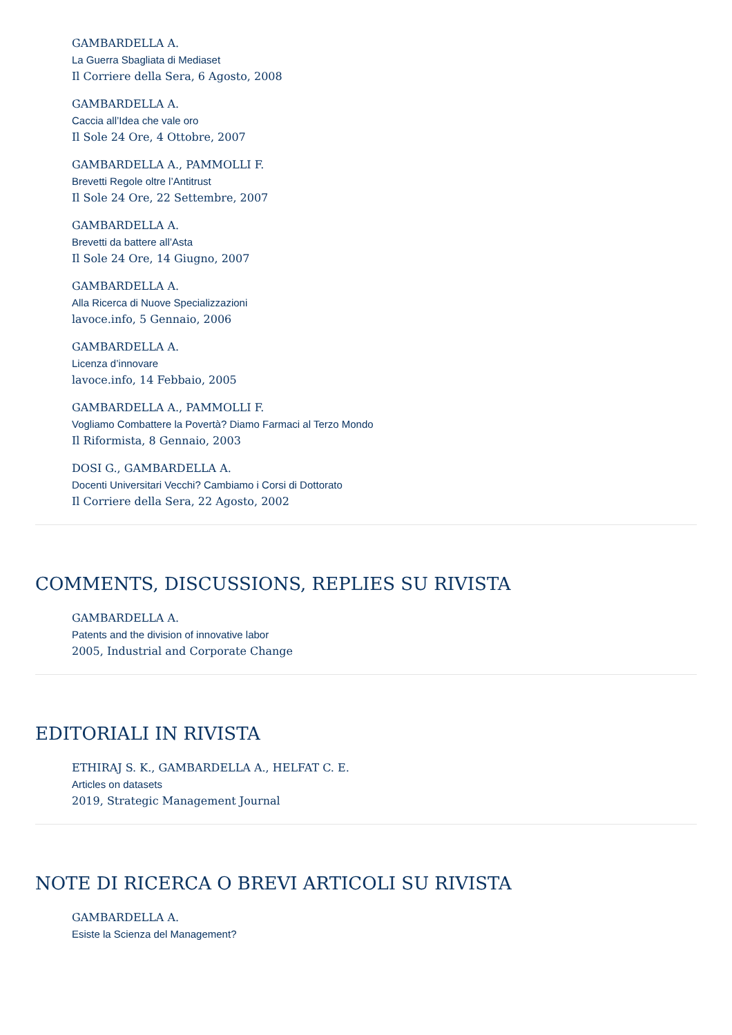GAMBARDELLA A.
La Guerra Sbagliata di Mediaset
Il Corriere della Sera, 6 Agosto, 2008
GAMBARDELLA A.
Caccia all’Idea che vale oro
Il Sole 24 Ore, 4 Ottobre, 2007
GAMBARDELLA A., PAMMOLLI F.
Brevetti Regole oltre l’Antitrust
Il Sole 24 Ore, 22 Settembre, 2007
GAMBARDELLA A.
Brevetti da battere all’Asta
Il Sole 24 Ore, 14 Giugno, 2007
GAMBARDELLA A.
Alla Ricerca di Nuove Specializzazioni
lavoce.info, 5 Gennaio, 2006
GAMBARDELLA A.
Licenza d’innovare
lavoce.info, 14 Febbaio, 2005
GAMBARDELLA A., PAMMOLLI F.
Vogliamo Combattere la Povertà? Diamo Farmaci al Terzo Mondo
Il Riformista, 8 Gennaio, 2003
DOSI G., GAMBARDELLA A.
Docenti Universitari Vecchi? Cambiamo i Corsi di Dottorato
Il Corriere della Sera, 22 Agosto, 2002
COMMENTS, DISCUSSIONS, REPLIES SU RIVISTA
GAMBARDELLA A.
Patents and the division of innovative labor
2005, Industrial and Corporate Change
EDITORIALI IN RIVISTA
ETHIRAJ S. K., GAMBARDELLA A., HELFAT C. E.
Articles on datasets
2019, Strategic Management Journal
NOTE DI RICERCA O BREVI ARTICOLI SU RIVISTA
GAMBARDELLA A.
Esiste la Scienza del Management?